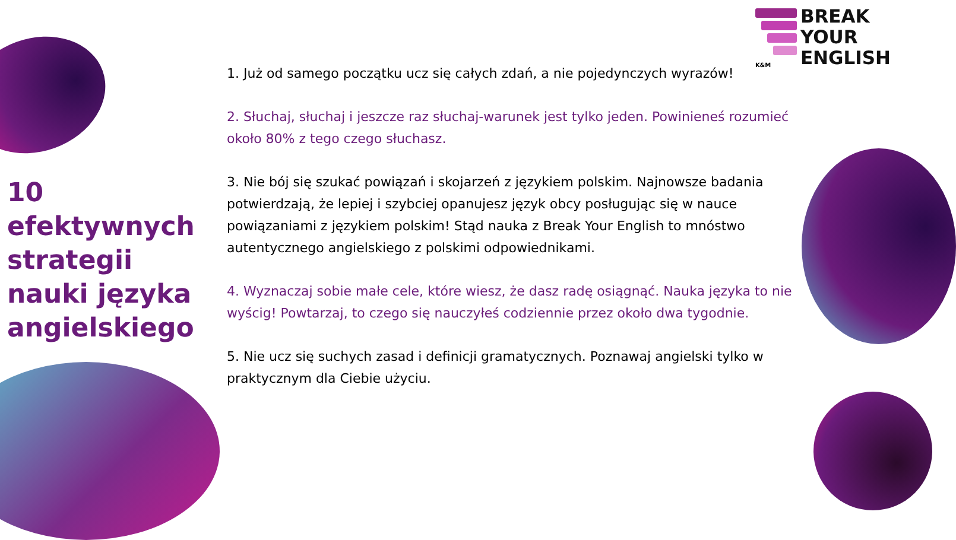K&M
BREAK
YOUR
ENGLISH
10 efektywnych strategii nauki języka angielskiego
1. Już od samego początku ucz się całych zdań, a nie pojedynczych wyrazów!
2. Słuchaj, słuchaj i jeszcze raz słuchaj-warunek jest tylko jeden. Powinieneś rozumieć około 80% z tego czego słuchasz.
3. Nie bój się szukać powiązań i skojarzeń z językiem polskim. Najnowsze badania potwierdzają, że lepiej i szybciej opanujesz język obcy posługując się w nauce powiązaniami z językiem polskim! Stąd nauka z Break Your English to mnóstwo autentycznego angielskiego z polskimi odpowiednikami.
4. Wyznaczaj sobie małe cele, które wiesz, że dasz radę osiągnąć. Nauka języka to nie wyścig! Powtarzaj, to czego się nauczyłeś codziennie przez około dwa tygodnie.
5. Nie ucz się suchych zasad i definicji gramatycznych. Poznawaj angielski tylko w praktycznym dla Ciebie użyciu.